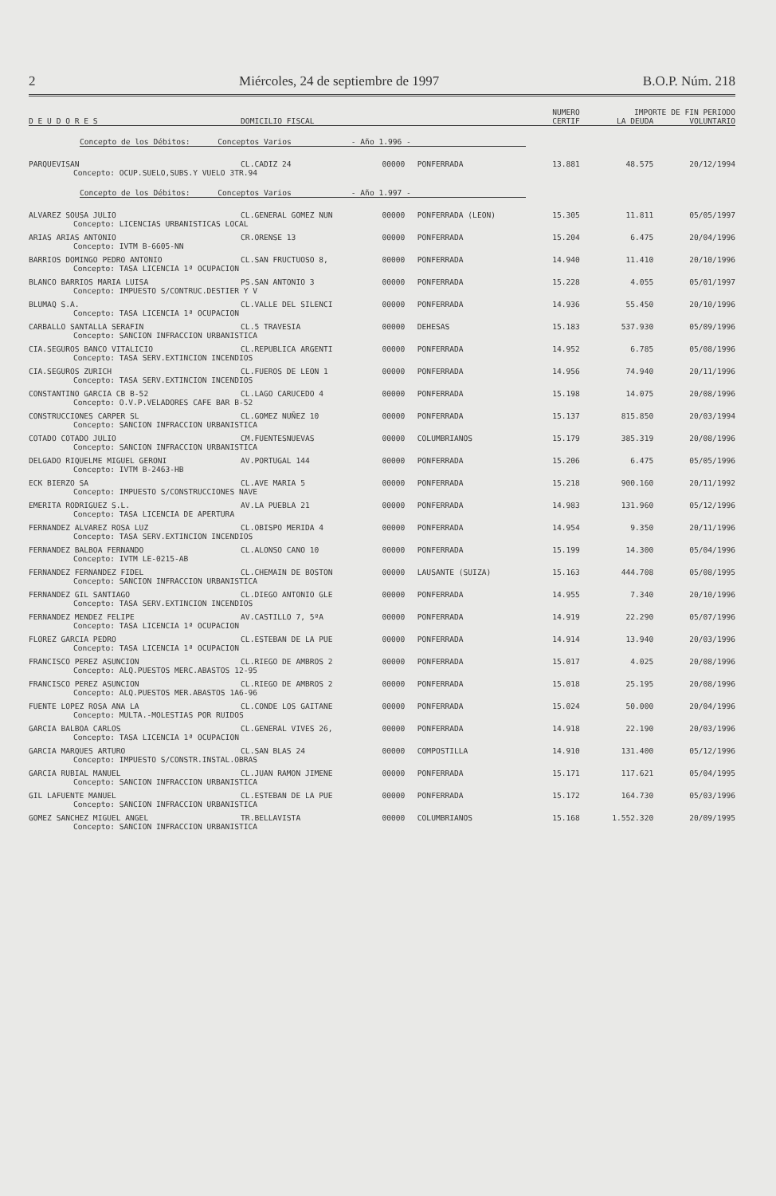2 Miércoles, 24 de septiembre de 1997 B.O.P. Núm. 218
| | | | | NUMERO | IMPORTE DE FIN PERIODO | |
| --- | --- | --- | --- | --- | --- | --- |
| D E U D O R E S | DOMICILIO FISCAL | | | CERTIF | LA DEUDA | VOLUNTARIO |
| Concepto de los Débitos: Conceptos Varios - Año 1.996 - | | | | | | |
| PARQUEVISAN | CL.CADIZ 24 | 00000 | PONFERRADA | 13.881 | 48.575 | 20/12/1994 |
| Concepto: OCUP.SUELO,SUBS.Y VUELO 3TR.94 | | | | | | |
| Concepto de los Débitos: Conceptos Varios - Año 1.997 - | | | | | | |
| ALVAREZ SOUSA JULIO | CL.GENERAL GOMEZ NUN | 00000 | PONFERRADA (LEON) | 15.305 | 11.811 | 05/05/1997 |
| Concepto: LICENCIAS URBANISTICAS LOCAL | | | | | | |
| ARIAS ARIAS ANTONIO | CR.ORENSE 13 | 00000 | PONFERRADA | 15.204 | 6.475 | 20/04/1996 |
| Concepto: IVTM B-6605-NN | | | | | | |
| BARRIOS DOMINGO PEDRO ANTONIO | CL.SAN FRUCTUOSO 8, | 00000 | PONFERRADA | 14.940 | 11.410 | 20/10/1996 |
| Concepto: TASA LICENCIA 1ª OCUPACION | | | | | | |
| BLANCO BARRIOS MARIA LUISA | PS.SAN ANTONIO 3 | 00000 | PONFERRADA | 15.228 | 4.055 | 05/01/1997 |
| Concepto: IMPUESTO S/CONTRUC.DESTIER Y V | | | | | | |
| BLUMAQ S.A. | CL.VALLE DEL SILENCI | 00000 | PONFERRADA | 14.936 | 55.450 | 20/10/1996 |
| Concepto: TASA LICENCIA 1ª OCUPACION | | | | | | |
| CARBALLO SANTALLA SERAFIN | CL.5 TRAVESIA | 00000 | DEHESAS | 15.183 | 537.930 | 05/09/1996 |
| Concepto: SANCION INFRACCION URBANISTICA | | | | | | |
| CIA.SEGUROS BANCO VITALICIO | CL.REPUBLICA ARGENTI | 00000 | PONFERRADA | 14.952 | 6.785 | 05/08/1996 |
| Concepto: TASA SERV.EXTINCION INCENDIOS | | | | | | |
| CIA.SEGUROS ZURICH | CL.FUEROS DE LEON 1 | 00000 | PONFERRADA | 14.956 | 74.940 | 20/11/1996 |
| Concepto: TASA SERV.EXTINCION INCENDIOS | | | | | | |
| CONSTANTINO GARCIA CB B-52 | CL.LAGO CARUCEDO 4 | 00000 | PONFERRADA | 15.198 | 14.075 | 20/08/1996 |
| Concepto: O.V.P.VELADORES CAFE BAR B-52 | | | | | | |
| CONSTRUCCIONES CARPER SL | CL.GOMEZ NUÑEZ 10 | 00000 | PONFERRADA | 15.137 | 815.850 | 20/03/1994 |
| Concepto: SANCION INFRACCION URBANISTICA | | | | | | |
| COTADO COTADO JULIO | CM.FUENTESNUEVAS | 00000 | COLUMBRIANOS | 15.179 | 385.319 | 20/08/1996 |
| Concepto: SANCION INFRACCION URBANISTICA | | | | | | |
| DELGADO RIQUELME MIGUEL GERONI | AV.PORTUGAL 144 | 00000 | PONFERRADA | 15.206 | 6.475 | 05/05/1996 |
| Concepto: IVTM B-2463-HB | | | | | | |
| ECK BIERZO SA | CL.AVE MARIA 5 | 00000 | PONFERRADA | 15.218 | 900.160 | 20/11/1992 |
| Concepto: IMPUESTO S/CONSTRUCCIONES NAVE | | | | | | |
| EMERITA RODRIGUEZ S.L. | AV.LA PUEBLA 21 | 00000 | PONFERRADA | 14.983 | 131.960 | 05/12/1996 |
| Concepto: TASA LICENCIA DE APERTURA | | | | | | |
| FERNANDEZ ALVAREZ ROSA LUZ | CL.OBISPO MERIDA 4 | 00000 | PONFERRADA | 14.954 | 9.350 | 20/11/1996 |
| Concepto: TASA SERV.EXTINCION INCENDIOS | | | | | | |
| FERNANDEZ BALBOA FERNANDO | CL.ALONSO CANO 10 | 00000 | PONFERRADA | 15.199 | 14.300 | 05/04/1996 |
| Concepto: IVTM LE-0215-AB | | | | | | |
| FERNANDEZ FERNANDEZ FIDEL | CL.CHEMAIN DE BOSTON | 00000 | LAUSANTE (SUIZA) | 15.163 | 444.708 | 05/08/1995 |
| Concepto: SANCION INFRACCION URBANISTICA | | | | | | |
| FERNANDEZ GIL SANTIAGO | CL.DIEGO ANTONIO GLE | 00000 | PONFERRADA | 14.955 | 7.340 | 20/10/1996 |
| Concepto: TASA SERV.EXTINCION INCENDIOS | | | | | | |
| FERNANDEZ MENDEZ FELIPE | AV.CASTILLO 7, 5ºA | 00000 | PONFERRADA | 14.919 | 22.290 | 05/07/1996 |
| Concepto: TASA LICENCIA 1ª OCUPACION | | | | | | |
| FLOREZ GARCIA PEDRO | CL.ESTEBAN DE LA PUE | 00000 | PONFERRADA | 14.914 | 13.940 | 20/03/1996 |
| Concepto: TASA LICENCIA 1ª OCUPACION | | | | | | |
| FRANCISCO PEREZ ASUNCION | CL.RIEGO DE AMBROS 2 | 00000 | PONFERRADA | 15.017 | 4.025 | 20/08/1996 |
| Concepto: ALQ.PUESTOS MERC.ABASTOS 12-95 | | | | | | |
| FRANCISCO PEREZ ASUNCION | CL.RIEGO DE AMBROS 2 | 00000 | PONFERRADA | 15.018 | 25.195 | 20/08/1996 |
| Concepto: ALQ.PUESTOS MER.ABASTOS 1A6-96 | | | | | | |
| FUENTE LOPEZ ROSA ANA LA | CL.CONDE LOS GAITANE | 00000 | PONFERRADA | 15.024 | 50.000 | 20/04/1996 |
| Concepto: MULTA.-MOLESTIAS POR RUIDOS | | | | | | |
| GARCIA BALBOA CARLOS | CL.GENERAL VIVES 26, | 00000 | PONFERRADA | 14.918 | 22.190 | 20/03/1996 |
| Concepto: TASA LICENCIA 1ª OCUPACION | | | | | | |
| GARCIA MARQUES ARTURO | CL.SAN BLAS 24 | 00000 | COMPOSTILLA | 14.910 | 131.400 | 05/12/1996 |
| Concepto: IMPUESTO S/CONSTR.INSTAL.OBRAS | | | | | | |
| GARCIA RUBIAL MANUEL | CL.JUAN RAMON JIMENE | 00000 | PONFERRADA | 15.171 | 117.621 | 05/04/1995 |
| Concepto: SANCION INFRACCION URBANISTICA | | | | | | |
| GIL LAFUENTE MANUEL | CL.ESTEBAN DE LA PUE | 00000 | PONFERRADA | 15.172 | 164.730 | 05/03/1996 |
| Concepto: SANCION INFRACCION URBANISTICA | | | | | | |
| GOMEZ SANCHEZ MIGUEL ANGEL | TR.BELLAVISTA | 00000 | COLUMBRIANOS | 15.168 | 1.552.320 | 20/09/1995 |
| Concepto: SANCION INFRACCION URBANISTICA | | | | | | |